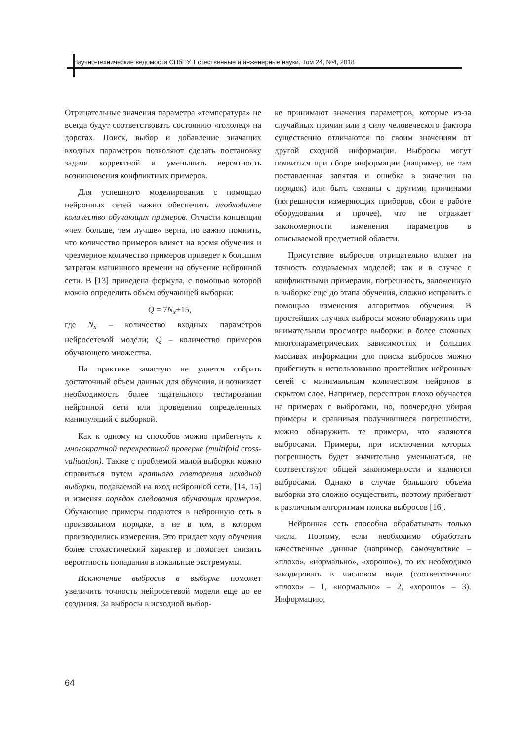Научно-технические ведомости СПбПУ. Естественные и инженерные науки. Том 24, №4, 2018
Отрицательные значения параметра «температура» не всегда будут соответствовать состоянию «гололед» на дорогах. Поиск, выбор и добавление значащих входных параметров позволяют сделать постановку задачи корректной и уменьшить вероятность возникновения конфликтных примеров.
Для успешного моделирования с помощью нейронных сетей важно обеспечить необходимое количество обучающих примеров. Отчасти концепция «чем больше, тем лучше» верна, но важно помнить, что количество примеров влияет на время обучения и чрезмерное количество примеров приведет к большим затратам машинного времени на обучение нейронной сети. В [13] приведена формула, с помощью которой можно определить объем обучающей выборки:
Q = 7N<sub>x</sub>+15,
где N<sub>x</sub> – количество входных параметров нейросетевой модели; Q – количество примеров обучающего множества.
На практике зачастую не удается собрать достаточный объем данных для обучения, и возникает необходимость более тщательного тестирования нейронной сети или проведения определенных манипуляций с выборкой.
Как к одному из способов можно прибегнуть к многократной перекрестной проверке (multifold cross-validation). Также с проблемой малой выборки можно справиться путем кратного повторения исходной выборки, подаваемой на вход нейронной сети, [14, 15] и изменяя порядок следования обучающих примеров. Обучающие примеры подаются в нейронную сеть в произвольном порядке, а не в том, в котором производились измерения. Это придает ходу обучения более стохастический характер и помогает снизить вероятность попадания в локальные экстремумы.
Исключение выбросов в выборке поможет увеличить точность нейросетевой модели еще до ее создания. За выбросы в исходной выбор-
ке принимают значения параметров, которые из-за случайных причин или в силу человеческого фактора существенно отличаются по своим значениям от другой сходной информации. Выбросы могут появиться при сборе информации (например, не там поставленная запятая и ошибка в значении на порядок) или быть связаны с другими причинами (погрешности измеряющих приборов, сбои в работе оборудования и прочее), что не отражает закономерности изменения параметров в описываемой предметной области.
Присутствие выбросов отрицательно влияет на точность создаваемых моделей; как и в случае с конфликтными примерами, погрешность, заложенную в выборке еще до этапа обучения, сложно исправить с помощью изменения алгоритмов обучения. В простейших случаях выбросы можно обнаружить при внимательном просмотре выборки; в более сложных многопараметрических зависимостях и больших массивах информации для поиска выбросов можно прибегнуть к использованию простейших нейронных сетей с минимальным количеством нейронов в скрытом слое. Например, персептрон плохо обучается на примерах с выбросами, но, поочередно убирая примеры и сравнивая получившиеся погрешности, можно обнаружить те примеры, что являются выбросами. Примеры, при исключении которых погрешность будет значительно уменьшаться, не соответствуют общей закономерности и являются выбросами. Однако в случае большого объема выборки это сложно осуществить, поэтому прибегают к различным алгоритмам поиска выбросов [16].
Нейронная сеть способна обрабатывать только числа. Поэтому, если необходимо обработать качественные данные (например, самочувствие – «плохо», «нормально», «хорошо»), то их необходимо закодировать в числовом виде (соответственно: «плохо» – 1, «нормально» – 2, «хорошо» – 3). Информацию,
64